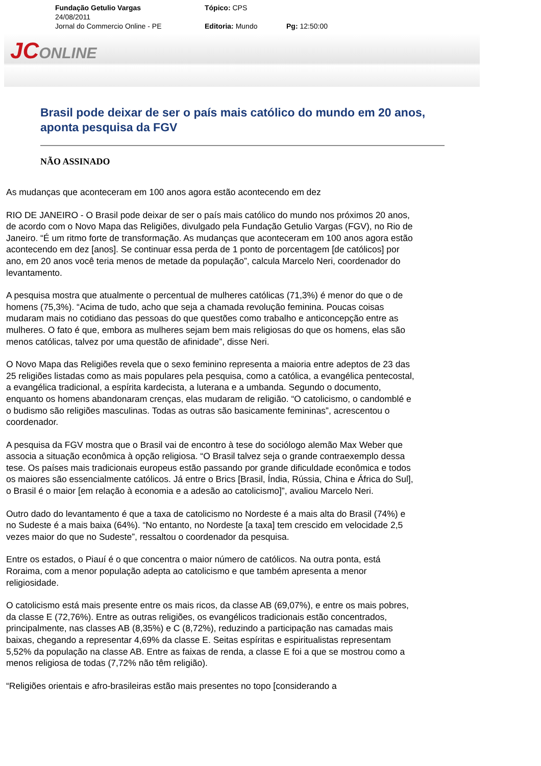Fundação Getulio Vargas Tópico: CPS
24/08/2011
Jornal do Commercio Online - PE Editoria: Mundo Pg: 12:50:00
JCONLINE
Brasil pode deixar de ser o país mais católico do mundo em 20 anos, aponta pesquisa da FGV
NÃO ASSINADO
As mudanças que aconteceram em 100 anos agora estão acontecendo em dez
RIO DE JANEIRO - O Brasil pode deixar de ser o país mais católico do mundo nos próximos 20 anos, de acordo com o Novo Mapa das Religiões, divulgado pela Fundação Getulio Vargas (FGV), no Rio de Janeiro. “É um ritmo forte de transformação. As mudanças que aconteceram em 100 anos agora estão acontecendo em dez [anos]. Se continuar essa perda de 1 ponto de porcentagem [de católicos] por ano, em 20 anos você teria menos de metade da população”, calcula Marcelo Neri, coordenador do levantamento.
A pesquisa mostra que atualmente o percentual de mulheres católicas (71,3%) é menor do que o de homens (75,3%). “Acima de tudo, acho que seja a chamada revolução feminina. Poucas coisas mudaram mais no cotidiano das pessoas do que questões como trabalho e anticoncepção entre as mulheres. O fato é que, embora as mulheres sejam bem mais religiosas do que os homens, elas são menos católicas, talvez por uma questão de afinidade”, disse Neri.
O Novo Mapa das Religiões revela que o sexo feminino representa a maioria entre adeptos de 23 das 25 religiões listadas como as mais populares pela pesquisa, como a católica, a evangélica pentecostal, a evangélica tradicional, a espírita kardecista, a luterana e a umbanda. Segundo o documento, enquanto os homens abandonaram crenças, elas mudaram de religião. “O catolicismo, o candomblé e o budismo são religiões masculinas. Todas as outras são basicamente femininas”, acrescentou o coordenador.
A pesquisa da FGV mostra que o Brasil vai de encontro à tese do sociólogo alemão Max Weber que associa a situação econômica à opção religiosa. “O Brasil talvez seja o grande contraexemplo dessa tese. Os países mais tradicionais europeus estão passando por grande dificuldade econômica e todos os maiores são essencialmente católicos. Já entre o Brics [Brasil, Índia, Rússia, China e África do Sul], o Brasil é o maior [em relação à economia e a adesão ao catolicismo]”, avaliou Marcelo Neri.
Outro dado do levantamento é que a taxa de catolicismo no Nordeste é a mais alta do Brasil (74%) e no Sudeste é a mais baixa (64%). “No entanto, no Nordeste [a taxa] tem crescido em velocidade 2,5 vezes maior do que no Sudeste”, ressaltou o coordenador da pesquisa.
Entre os estados, o Piauí é o que concentra o maior número de católicos. Na outra ponta, está Roraima, com a menor população adepta ao catolicismo e que também apresenta a menor religiosidade.
O catolicismo está mais presente entre os mais ricos, da classe AB (69,07%), e entre os mais pobres, da classe E (72,76%). Entre as outras religiões, os evangélicos tradicionais estão concentrados, principalmente, nas classes AB (8,35%) e C (8,72%), reduzindo a participação nas camadas mais baixas, chegando a representar 4,69% da classe E. Seitas espíritas e espiritualistas representam 5,52% da população na classe AB. Entre as faixas de renda, a classe E foi a que se mostrou como a menos religiosa de todas (7,72% não têm religião).
“Religiões orientais e afro-brasileiras estão mais presentes no topo [considerando a